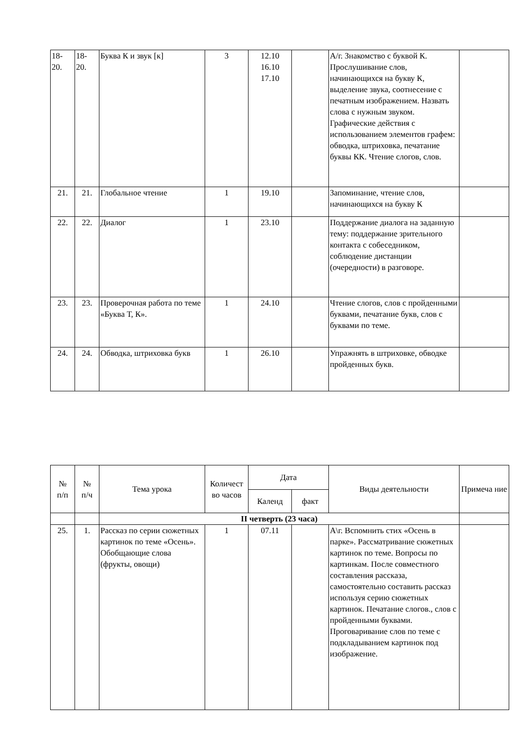| 18- 20. | 18- 20. | Буква К и звук [к] | 3 | 12.10 16.10 17.10 | | А/г. Знакомство с буквой К. Прослушивание слов, начинающихся на букву К, выделение звука, соотнесение с печатным изображением. Назвать слова с нужным звуком. Графические действия с использованием элементов графем: обводка, штриховка, печатание буквы КК. Чтение слогов, слов. | |
| 21. | 21. | Глобальное чтение | 1 | 19.10 | | Запоминание, чтение слов, начинающихся на букву К | |
| 22. | 22. | Диалог | 1 | 23.10 | | Поддержание диалога на заданную тему: поддержание зрительного контакта с собеседником, соблюдение дистанции (очередности) в разговоре. | |
| 23. | 23. | Проверочная работа по теме «Буква Т, К». | 1 | 24.10 | | Чтение слогов, слов с пройденными буквами, печатание букв, слов с буквами по теме. | |
| 24. | 24. | Обводка, штриховка букв | 1 | 26.10 | | Упражнять в штриховке, обводке пройденных букв. | |
| № п/п | № п/ч | Тема урока | Количест во часов | Дата | | Виды деятельности | Примеча ние |
| --- | --- | --- | --- | --- | --- | --- | --- |
| | | | | Календ | факт | | |
| | | II четверть (23 часа) | | | | | |
| 25. | 1. | Рассказ по серии сюжетных картинок по теме «Осень». Обобщающие слова (фрукты, овощи) | 1 | 07.11 | | А\г. Вспомнить стих «Осень в парке». Рассматривание сюжетных картинок по теме. Вопросы по картинкам. После совместного составления рассказа, самостоятельно составить рассказ используя серию сюжетных картинок. Печатание слогов., слов с пройденными буквами. Проговаривание слов по теме с подкладыванием картинок под изображение. | |